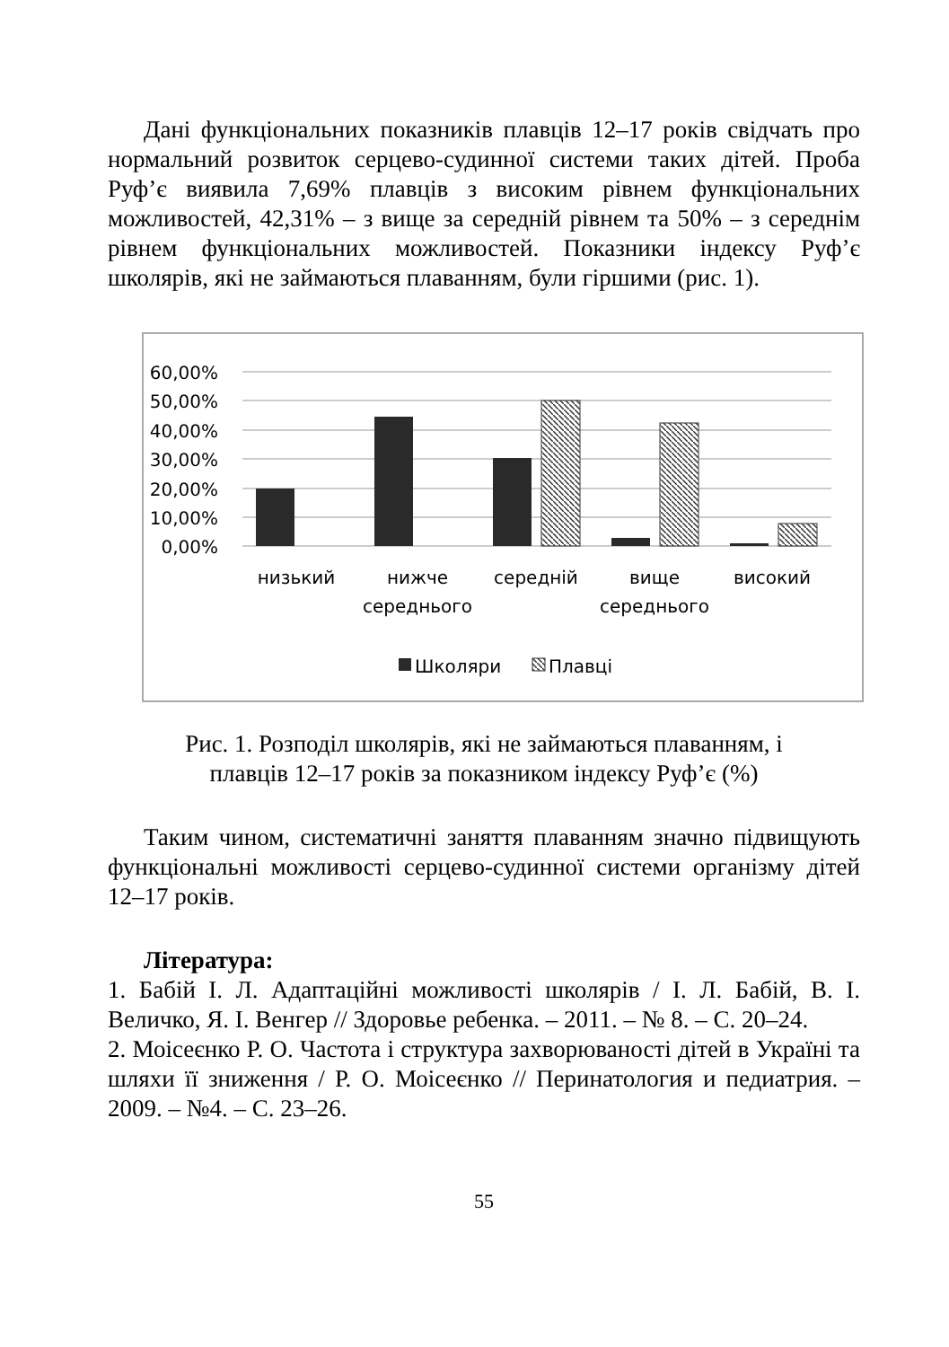Дані функціональних показників плавців 12–17 років свідчать про нормальний розвиток серцево-судинної системи таких дітей. Проба Руф’є виявила 7,69% плавців з високим рівнем функціональних можливостей, 42,31% – з вище за середній рівнем та 50% – з середнім рівнем функціональних можливостей. Показники індексу Руф’є школярів, які не займаються плаванням, були гіршими (рис. 1).
60,00%
50,00%
40,00%
30,00%
20,00%
10,00%
0,00%
низький
нижче
середнього
середній
вище
середнього
високий
Школяри
Плавці
Рис. 1. Розподіл школярів, які не займаються плаванням, і
плавців 12–17 років за показником індексу Руф’є (%)
Таким чином, систематичні заняття плаванням значно підвищують функціональні можливості серцево-судинної системи організму дітей 12–17 років.
Література:
1. Бабій І. Л. Адаптаційні можливості школярів / І. Л. Бабій, В. І. Величко, Я. І. Венгер // Здоровье ребенка. – 2011. – № 8. – С. 20–24.
2. Моісеєнко Р. О. Частота і структура захворюваності дітей в Україні та шляхи її зниження / Р. О. Моісеєнко // Перинатология и педиатрия. – 2009. – №4. – С. 23–26.
55